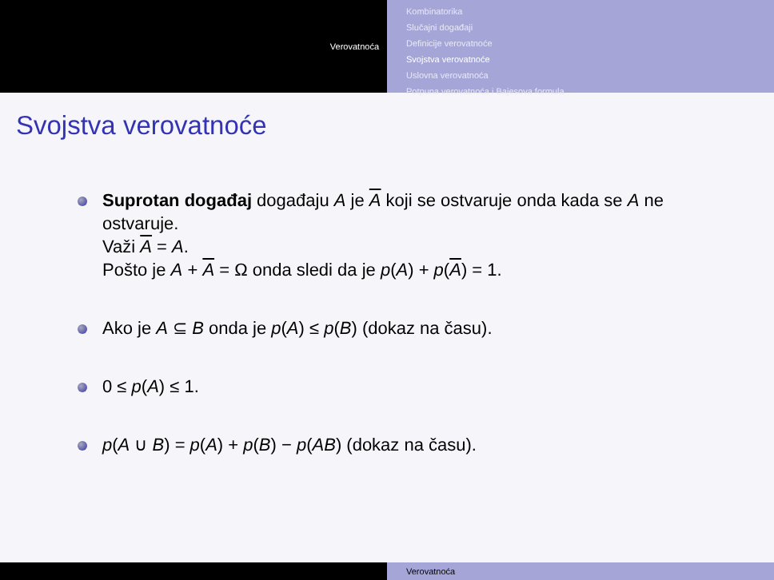Verovatnoća
Kombinatorika
Slučajni događaji
Definicije verovatnoće
Svojstva verovatnoće
Uslovna verovatnoća
Potpuna verovatnoća i Bajesova formula
Svojstva verovatnoće
Suprotan događaj događaju A je A koji se ostvaruje onda kada se A ne ostvaruje.
Važi A = A.
Pošto je A + A = Ω onda sledi da je p(A) + p(A) = 1.
Ako je A ⊆ B onda je p(A) ≤ p(B) (dokaz na času).
0 ≤ p(A) ≤ 1.
p(A ∪ B) = p(A) + p(B) − p(AB) (dokaz na času).
Verovatnoća